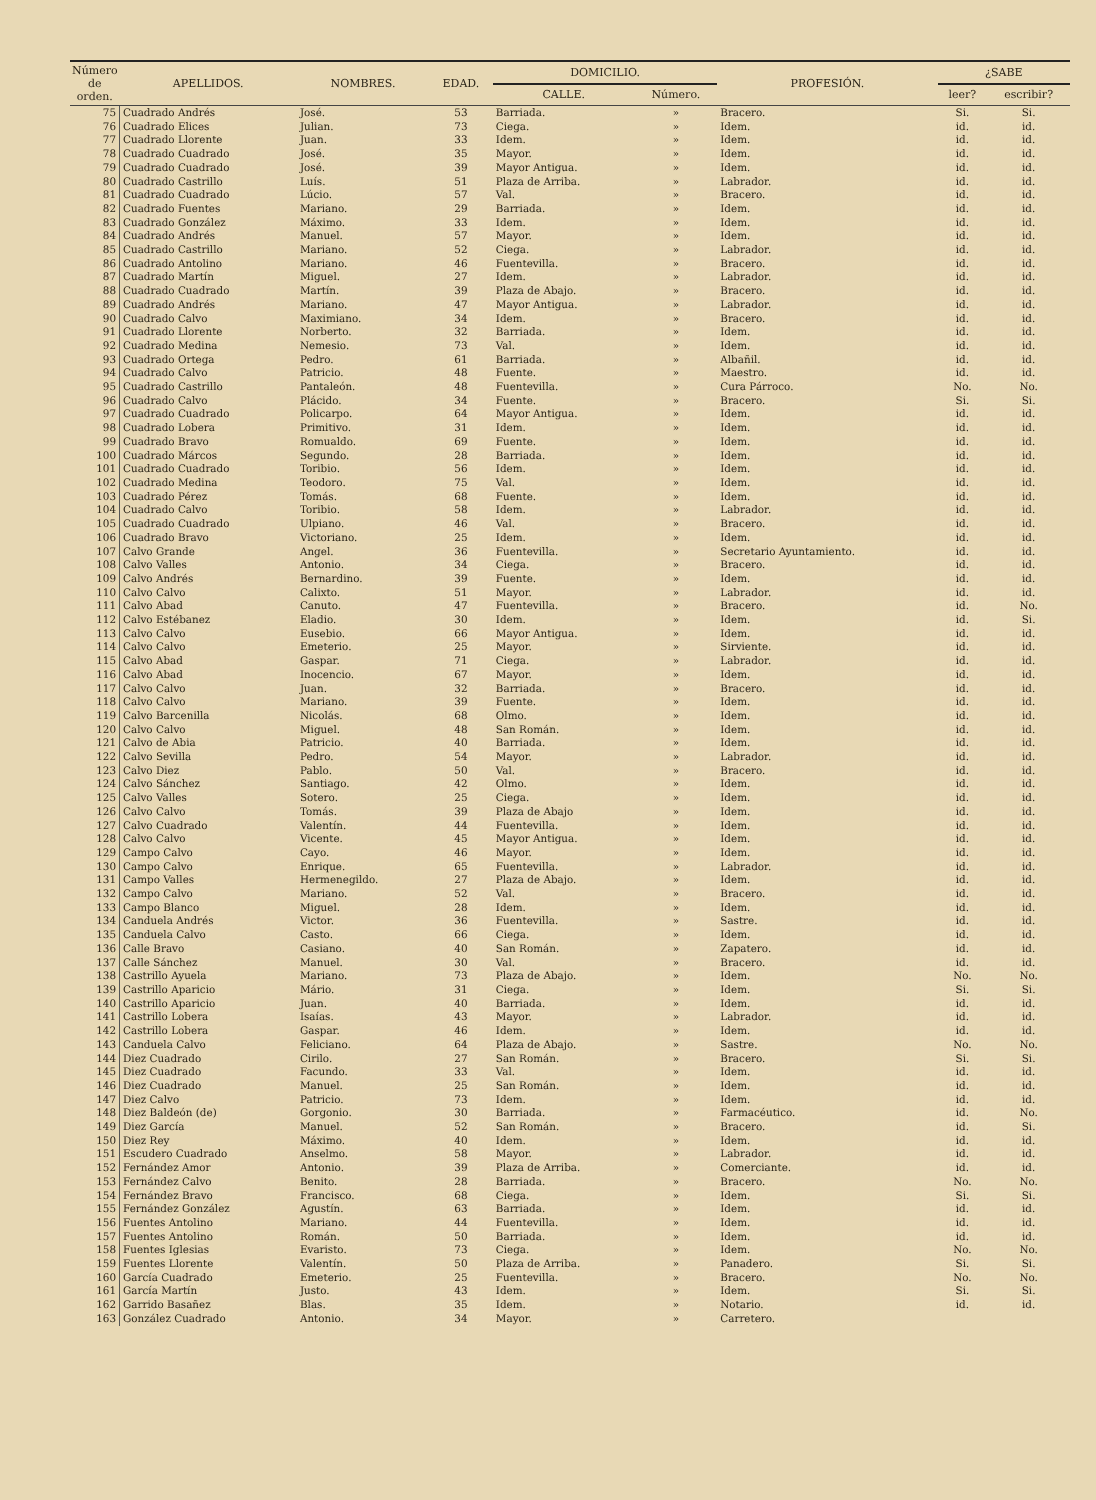| Número de orden. | APELLIDOS. | NOMBRES. | EDAD. | DOMICILIO. | | PROFESIÓN. | ¿SABE | |
| --- | --- | --- | --- | --- | --- | --- | --- | --- |
| | | | | CALLE. | Número. | | leer? | escribir? |
| 75 | Cuadrado Andrés | José. | 53 | Barriada. | » | Bracero. | Si. | Si. |
| 76 | Cuadrado Elices | Julian. | 73 | Ciega. | » | Idem. | id. | id. |
| 77 | Cuadrado Llorente | Juan. | 33 | Idem. | » | Idem. | id. | id. |
| 78 | Cuadrado Cuadrado | José. | 35 | Mayor. | » | Idem. | id. | id. |
| 79 | Cuadrado Cuadrado | José. | 39 | Mayor Antigua. | » | Idem. | id. | id. |
| 80 | Cuadrado Castrillo | Luís. | 51 | Plaza de Arriba. | » | Labrador. | id. | id. |
| 81 | Cuadrado Cuadrado | Lúcio. | 57 | Val. | » | Bracero. | id. | id. |
| 82 | Cuadrado Fuentes | Mariano. | 29 | Barriada. | » | Idem. | id. | id. |
| 83 | Cuadrado González | Máximo. | 33 | Idem. | » | Idem. | id. | id. |
| 84 | Cuadrado Andrés | Manuel. | 57 | Mayor. | » | Idem. | id. | id. |
| 85 | Cuadrado Castrillo | Mariano. | 52 | Ciega. | » | Labrador. | id. | id. |
| 86 | Cuadrado Antolino | Mariano. | 46 | Fuentevilla. | » | Bracero. | id. | id. |
| 87 | Cuadrado Martín | Miguel. | 27 | Idem. | » | Labrador. | id. | id. |
| 88 | Cuadrado Cuadrado | Martín. | 39 | Plaza de Abajo. | » | Bracero. | id. | id. |
| 89 | Cuadrado Andrés | Mariano. | 47 | Mayor Antigua. | » | Labrador. | id. | id. |
| 90 | Cuadrado Calvo | Maximiano. | 34 | Idem. | » | Bracero. | id. | id. |
| 91 | Cuadrado Llorente | Norberto. | 32 | Barriada. | » | Idem. | id. | id. |
| 92 | Cuadrado Medina | Nemesio. | 73 | Val. | » | Idem. | id. | id. |
| 93 | Cuadrado Ortega | Pedro. | 61 | Barriada. | » | Albañil. | id. | id. |
| 94 | Cuadrado Calvo | Patricio. | 48 | Fuente. | » | Maestro. | id. | id. |
| 95 | Cuadrado Castrillo | Pantaleón. | 48 | Fuentevilla. | » | Cura Párroco. | No. | No. |
| 96 | Cuadrado Calvo | Plácido. | 34 | Fuente. | » | Bracero. | Si. | Si. |
| 97 | Cuadrado Cuadrado | Policarpo. | 64 | Mayor Antigua. | » | Idem. | id. | id. |
| 98 | Cuadrado Lobera | Primitivo. | 31 | Idem. | » | Idem. | id. | id. |
| 99 | Cuadrado Bravo | Romualdo. | 69 | Fuente. | » | Idem. | id. | id. |
| 100 | Cuadrado Márcos | Segundo. | 28 | Barriada. | » | Idem. | id. | id. |
| 101 | Cuadrado Cuadrado | Toribio. | 56 | Idem. | » | Idem. | id. | id. |
| 102 | Cuadrado Medina | Teodoro. | 75 | Val. | » | Idem. | id. | id. |
| 103 | Cuadrado Pérez | Tomás. | 68 | Fuente. | » | Idem. | id. | id. |
| 104 | Cuadrado Calvo | Toribio. | 58 | Idem. | » | Labrador. | id. | id. |
| 105 | Cuadrado Cuadrado | Ulpiano. | 46 | Val. | » | Bracero. | id. | id. |
| 106 | Cuadrado Bravo | Victoriano. | 25 | Idem. | » | Idem. | id. | id. |
| 107 | Calvo Grande | Angel. | 36 | Fuentevilla. | » | Secretario Ayuntamiento. | id. | id. |
| 108 | Calvo Valles | Antonio. | 34 | Ciega. | » | Bracero. | id. | id. |
| 109 | Calvo Andrés | Bernardino. | 39 | Fuente. | » | Idem. | id. | id. |
| 110 | Calvo Calvo | Calixto. | 51 | Mayor. | » | Labrador. | id. | id. |
| 111 | Calvo Abad | Canuto. | 47 | Fuentevilla. | » | Bracero. | id. | No. |
| 112 | Calvo Estébanez | Eladio. | 30 | Idem. | » | Idem. | id. | Si. |
| 113 | Calvo Calvo | Eusebio. | 66 | Mayor Antigua. | » | Idem. | id. | id. |
| 114 | Calvo Calvo | Emeterio. | 25 | Mayor. | » | Sirviente. | id. | id. |
| 115 | Calvo Abad | Gaspar. | 71 | Ciega. | » | Labrador. | id. | id. |
| 116 | Calvo Abad | Inocencio. | 67 | Mayor. | » | Idem. | id. | id. |
| 117 | Calvo Calvo | Juan. | 32 | Barriada. | » | Bracero. | id. | id. |
| 118 | Calvo Calvo | Mariano. | 39 | Fuente. | » | Idem. | id. | id. |
| 119 | Calvo Barcenilla | Nicolás. | 68 | Olmo. | » | Idem. | id. | id. |
| 120 | Calvo Calvo | Miguel. | 48 | San Román. | » | Idem. | id. | id. |
| 121 | Calvo de Abia | Patricio. | 40 | Barriada. | » | Idem. | id. | id. |
| 122 | Calvo Sevilla | Pedro. | 54 | Mayor. | » | Labrador. | id. | id. |
| 123 | Calvo Diez | Pablo. | 50 | Val. | » | Bracero. | id. | id. |
| 124 | Calvo Sánchez | Santiago. | 42 | Olmo. | » | Idem. | id. | id. |
| 125 | Calvo Valles | Sotero. | 25 | Ciega. | » | Idem. | id. | id. |
| 126 | Calvo Calvo | Tomás. | 39 | Plaza de Abajo | » | Idem. | id. | id. |
| 127 | Calvo Cuadrado | Valentín. | 44 | Fuentevilla. | » | Idem. | id. | id. |
| 128 | Calvo Calvo | Vicente. | 45 | Mayor Antigua. | » | Idem. | id. | id. |
| 129 | Campo Calvo | Cayo. | 46 | Mayor. | » | Idem. | id. | id. |
| 130 | Campo Calvo | Enrique. | 65 | Fuentevilla. | » | Labrador. | id. | id. |
| 131 | Campo Valles | Hermenegildo. | 27 | Plaza de Abajo. | » | Idem. | id. | id. |
| 132 | Campo Calvo | Mariano. | 52 | Val. | » | Bracero. | id. | id. |
| 133 | Campo Blanco | Miguel. | 28 | Idem. | » | Idem. | id. | id. |
| 134 | Canduela Andrés | Victor. | 36 | Fuentevilla. | » | Sastre. | id. | id. |
| 135 | Canduela Calvo | Casto. | 66 | Ciega. | » | Idem. | id. | id. |
| 136 | Calle Bravo | Casiano. | 40 | San Román. | » | Zapatero. | id. | id. |
| 137 | Calle Sánchez | Manuel. | 30 | Val. | » | Bracero. | id. | id. |
| 138 | Castrillo Ayuela | Mariano. | 73 | Plaza de Abajo. | » | Idem. | No. | No. |
| 139 | Castrillo Aparicio | Mário. | 31 | Ciega. | » | Idem. | Si. | Si. |
| 140 | Castrillo Aparicio | Juan. | 40 | Barriada. | » | Idem. | id. | id. |
| 141 | Castrillo Lobera | Isaías. | 43 | Mayor. | » | Labrador. | id. | id. |
| 142 | Castrillo Lobera | Gaspar. | 46 | Idem. | » | Idem. | id. | id. |
| 143 | Canduela Calvo | Feliciano. | 64 | Plaza de Abajo. | » | Sastre. | No. | No. |
| 144 | Diez Cuadrado | Cirilo. | 27 | San Román. | » | Bracero. | Si. | Si. |
| 145 | Diez Cuadrado | Facundo. | 33 | Val. | » | Idem. | id. | id. |
| 146 | Diez Cuadrado | Manuel. | 25 | San Román. | » | Idem. | id. | id. |
| 147 | Diez Calvo | Patricio. | 73 | Idem. | » | Idem. | id. | id. |
| 148 | Diez Baldeón (de) | Gorgonio. | 30 | Barriada. | » | Farmacéutico. | id. | No. |
| 149 | Diez García | Manuel. | 52 | San Román. | » | Bracero. | id. | Si. |
| 150 | Diez Rey | Máximo. | 40 | Idem. | » | Idem. | id. | id. |
| 151 | Escudero Cuadrado | Anselmo. | 58 | Mayor. | » | Labrador. | id. | id. |
| 152 | Fernández Amor | Antonio. | 39 | Plaza de Arriba. | » | Comerciante. | id. | id. |
| 153 | Fernández Calvo | Benito. | 28 | Barriada. | » | Bracero. | No. | No. |
| 154 | Fernández Bravo | Francisco. | 68 | Ciega. | » | Idem. | Si. | Si. |
| 155 | Fernández González | Agustín. | 63 | Barriada. | » | Idem. | id. | id. |
| 156 | Fuentes Antolino | Mariano. | 44 | Fuentevilla. | » | Idem. | id. | id. |
| 157 | Fuentes Antolino | Román. | 50 | Barriada. | » | Idem. | id. | id. |
| 158 | Fuentes Iglesias | Evaristo. | 73 | Ciega. | » | Idem. | No. | No. |
| 159 | Fuentes Llorente | Valentín. | 50 | Plaza de Arriba. | » | Panadero. | Si. | Si. |
| 160 | García Cuadrado | Emeterio. | 25 | Fuentevilla. | » | Bracero. | No. | No. |
| 161 | García Martín | Justo. | 43 | Idem. | » | Idem. | Si. | Si. |
| 162 | Garrido Basañez | Blas. | 35 | Idem. | » | Notario. | id. | id. |
| 163 | González Cuadrado | Antonio. | 34 | Mayor. | » | Carretero. | | |